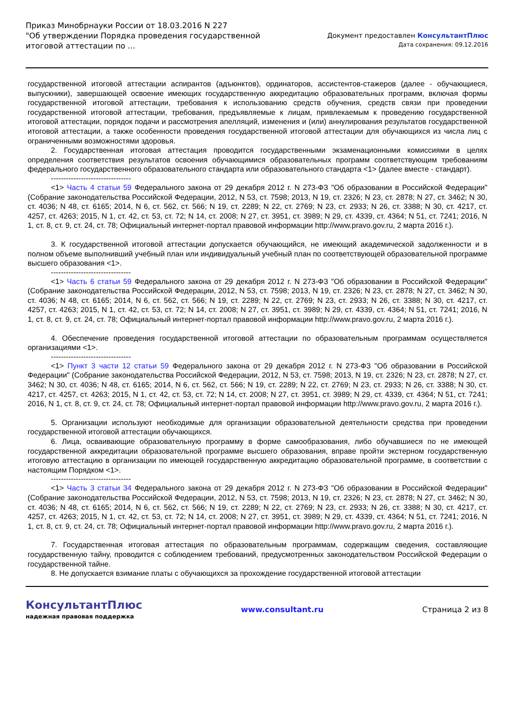Приказ Минобрнауки России от 18.03.2016 N 227
"Об утверждении Порядка проведения государственной
итоговой аттестации по ...
Документ предоставлен КонсультантПлюс
Дата сохранения: 09.12.2016
государственной итоговой аттестации аспирантов (адъюнктов), ординаторов, ассистентов-стажеров (далее - обучающиеся, выпускники), завершающей освоение имеющих государственную аккредитацию образовательных программ, включая формы государственной итоговой аттестации, требования к использованию средств обучения, средств связи при проведении государственной итоговой аттестации, требования, предъявляемые к лицам, привлекаемым к проведению государственной итоговой аттестации, порядок подачи и рассмотрения апелляций, изменения и (или) аннулирования результатов государственной итоговой аттестации, а также особенности проведения государственной итоговой аттестации для обучающихся из числа лиц с ограниченными возможностями здоровья.
2. Государственная итоговая аттестация проводится государственными экзаменационными комиссиями в целях определения соответствия результатов освоения обучающимися образовательных программ соответствующим требованиям федерального государственного образовательного стандарта или образовательного стандарта <1> (далее вместе - стандарт).
--------------------------------
<1> Часть 4 статьи 59 Федерального закона от 29 декабря 2012 г. N 273-ФЗ "Об образовании в Российской Федерации" (Собрание законодательства Российской Федерации, 2012, N 53, ст. 7598; 2013, N 19, ст. 2326; N 23, ст. 2878; N 27, ст. 3462; N 30, ст. 4036; N 48, ст. 6165; 2014, N 6, ст. 562, ст. 566; N 19, ст. 2289; N 22, ст. 2769; N 23, ст. 2933; N 26, ст. 3388; N 30, ст. 4217, ст. 4257, ст. 4263; 2015, N 1, ст. 42, ст. 53, ст. 72; N 14, ст. 2008; N 27, ст. 3951, ст. 3989; N 29, ст. 4339, ст. 4364; N 51, ст. 7241; 2016, N 1, ст. 8, ст. 9, ст. 24, ст. 78; Официальный интернет-портал правовой информации http://www.pravo.gov.ru, 2 марта 2016 г.).
3. К государственной итоговой аттестации допускается обучающийся, не имеющий академической задолженности и в полном объеме выполнивший учебный план или индивидуальный учебный план по соответствующей образовательной программе высшего образования <1>.
--------------------------------
<1> Часть 6 статьи 59 Федерального закона от 29 декабря 2012 г. N 273-ФЗ "Об образовании в Российской Федерации" (Собрание законодательства Российской Федерации, 2012, N 53, ст. 7598; 2013, N 19, ст. 2326; N 23, ст. 2878; N 27, ст. 3462; N 30, ст. 4036; N 48, ст. 6165; 2014, N 6, ст. 562, ст. 566; N 19, ст. 2289; N 22, ст. 2769; N 23, ст. 2933; N 26, ст. 3388; N 30, ст. 4217, ст. 4257, ст. 4263; 2015, N 1, ст. 42, ст. 53, ст. 72; N 14, ст. 2008; N 27, ст. 3951, ст. 3989; N 29, ст. 4339, ст. 4364; N 51, ст. 7241; 2016, N 1, ст. 8, ст. 9, ст. 24, ст. 78; Официальный интернет-портал правовой информации http://www.pravo.gov.ru, 2 марта 2016 г.).
4. Обеспечение проведения государственной итоговой аттестации по образовательным программам осуществляется организациями <1>.
--------------------------------
<1> Пункт 3 части 12 статьи 59 Федерального закона от 29 декабря 2012 г. N 273-ФЗ "Об образовании в Российской Федерации" (Собрание законодательства Российской Федерации, 2012, N 53, ст. 7598; 2013, N 19, ст. 2326; N 23, ст. 2878; N 27, ст. 3462; N 30, ст. 4036; N 48, ст. 6165; 2014, N 6, ст. 562, ст. 566; N 19, ст. 2289; N 22, ст. 2769; N 23, ст. 2933; N 26, ст. 3388; N 30, ст. 4217, ст. 4257, ст. 4263; 2015, N 1, ст. 42, ст. 53, ст. 72; N 14, ст. 2008; N 27, ст. 3951, ст. 3989; N 29, ст. 4339, ст. 4364; N 51, ст. 7241; 2016, N 1, ст. 8, ст. 9, ст. 24, ст. 78; Официальный интернет-портал правовой информации http://www.pravo.gov.ru, 2 марта 2016 г.).
5. Организации используют необходимые для организации образовательной деятельности средства при проведении государственной итоговой аттестации обучающихся.
6. Лица, осваивающие образовательную программу в форме самообразования, либо обучавшиеся по не имеющей государственной аккредитации образовательной программе высшего образования, вправе пройти экстерном государственную итоговую аттестацию в организации по имеющей государственную аккредитацию образовательной программе, в соответствии с настоящим Порядком <1>.
--------------------------------
<1> Часть 3 статьи 34 Федерального закона от 29 декабря 2012 г. N 273-ФЗ "Об образовании в Российской Федерации" (Собрание законодательства Российской Федерации, 2012, N 53, ст. 7598; 2013, N 19, ст. 2326; N 23, ст. 2878; N 27, ст. 3462; N 30, ст. 4036; N 48, ст. 6165; 2014, N 6, ст. 562, ст. 566; N 19, ст. 2289; N 22, ст. 2769; N 23, ст. 2933; N 26, ст. 3388; N 30, ст. 4217, ст. 4257, ст. 4263; 2015, N 1, ст. 42, ст. 53, ст. 72; N 14, ст. 2008; N 27, ст. 3951, ст. 3989; N 29, ст. 4339, ст. 4364; N 51, ст. 7241; 2016, N 1, ст. 8, ст. 9, ст. 24, ст. 78; Официальный интернет-портал правовой информации http://www.pravo.gov.ru, 2 марта 2016 г.).
7. Государственная итоговая аттестация по образовательным программам, содержащим сведения, составляющие государственную тайну, проводится с соблюдением требований, предусмотренных законодательством Российской Федерации о государственной тайне.
8. Не допускается взимание платы с обучающихся за прохождение государственной итоговой аттестации
КонсультантПлюс
надежная правовая поддержка
www.consultant.ru Страница 2 из 8